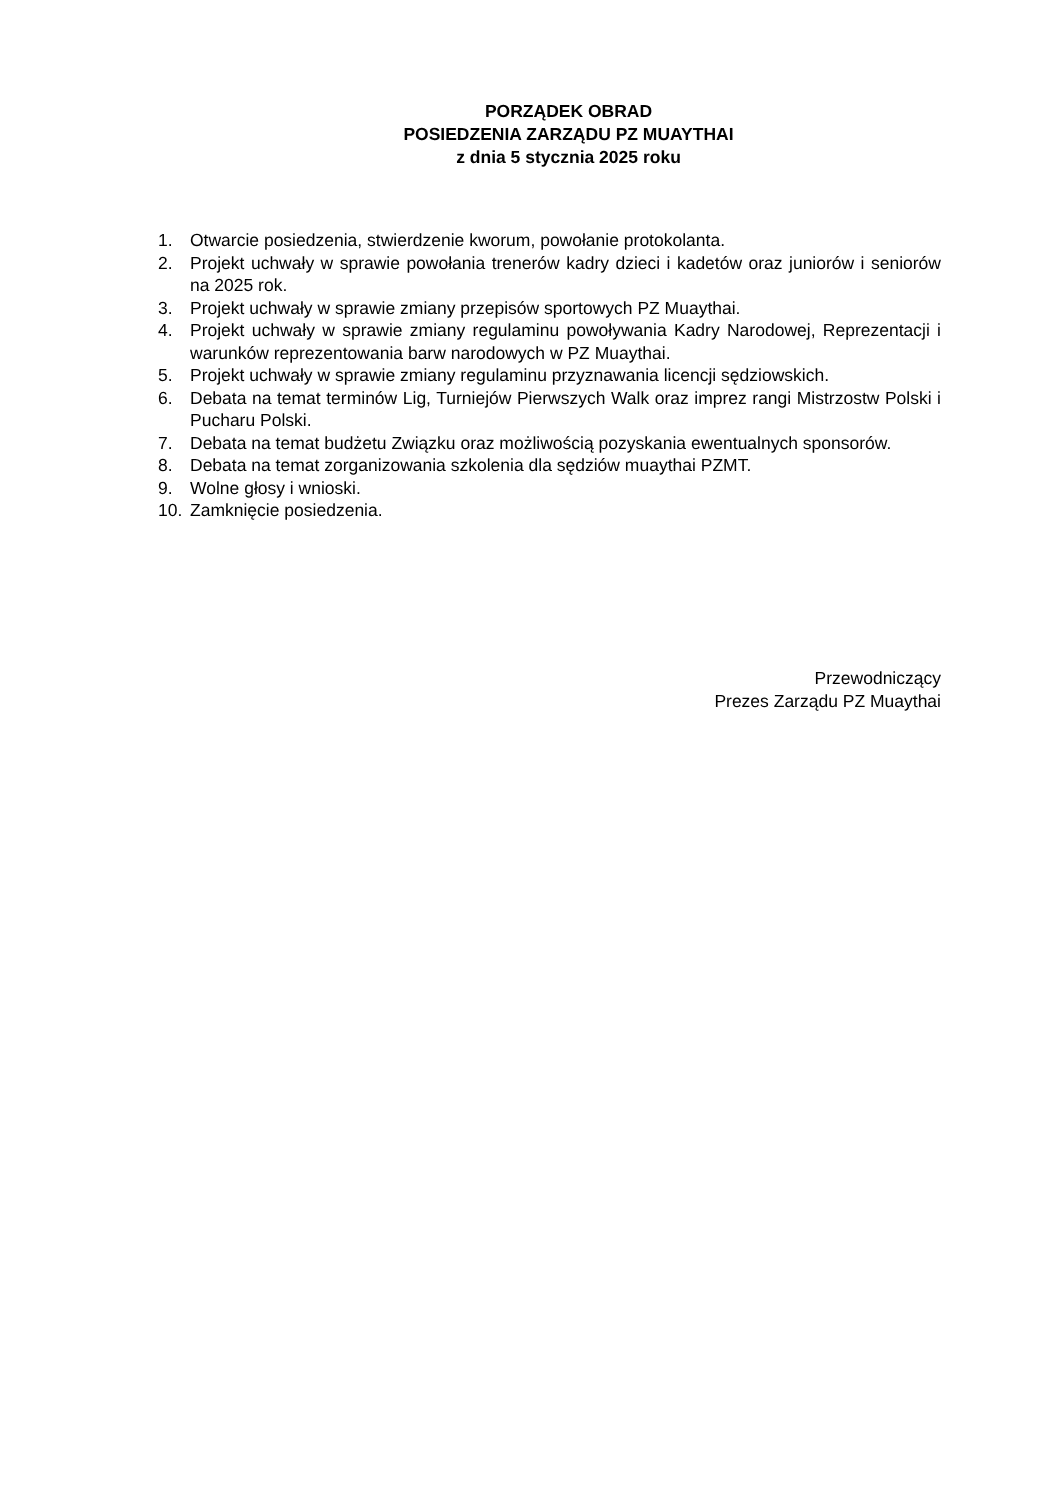PORZĄDEK OBRAD
POSIEDZENIA ZARZĄDU PZ MUAYTHAI
z dnia 5 stycznia 2025 roku
1. Otwarcie posiedzenia, stwierdzenie kworum, powołanie protokolanta.
2. Projekt uchwały w sprawie powołania trenerów kadry dzieci i kadetów oraz juniorów i seniorów na 2025 rok.
3. Projekt uchwały w sprawie zmiany przepisów sportowych PZ Muaythai.
4. Projekt uchwały w sprawie zmiany regulaminu powoływania Kadry Narodowej, Reprezentacji i warunków reprezentowania barw narodowych w PZ Muaythai.
5. Projekt uchwały w sprawie zmiany regulaminu przyznawania licencji sędziowskich.
6. Debata na temat terminów Lig, Turniejów Pierwszych Walk oraz imprez rangi Mistrzostw Polski i Pucharu Polski.
7. Debata na temat budżetu Związku oraz możliwością pozyskania ewentualnych sponsorów.
8. Debata na temat zorganizowania szkolenia dla sędziów muaythai PZMT.
9. Wolne głosy i wnioski.
10. Zamknięcie posiedzenia.
Przewodniczący
Prezes Zarządu PZ Muaythai